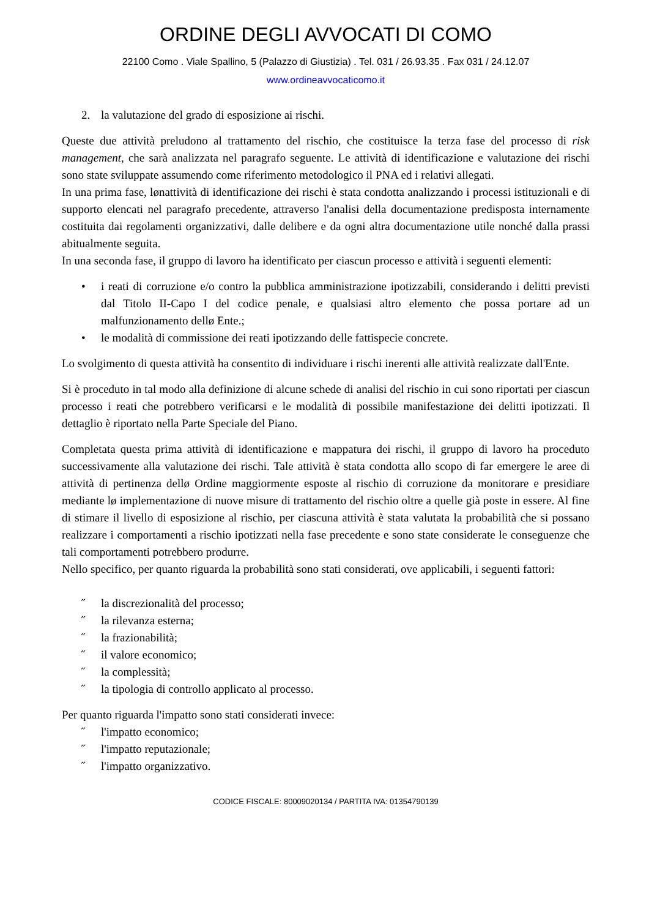ORDINE DEGLI AVVOCATI DI COMO
22100 Como . Viale Spallino, 5 (Palazzo di Giustizia) . Tel. 031 / 26.93.35 . Fax 031 / 24.12.07
www.ordineavvocaticomo.it
2. la valutazione del grado di esposizione ai rischi.
Queste due attività preludono al trattamento del rischio, che costituisce la terza fase del processo di risk management, che sarà analizzata nel paragrafo seguente. Le attività di identificazione e valutazione dei rischi sono state sviluppate assumendo come riferimento metodologico il PNA ed i relativi allegati.
In una prima fase, lønattività di identificazione dei rischi è stata condotta analizzando i processi istituzionali e di supporto elencati nel paragrafo precedente, attraverso l'analisi della documentazione predisposta internamente costituita dai regolamenti organizzativi, dalle delibere e da ogni altra documentazione utile nonché dalla prassi abitualmente seguita.
In una seconda fase, il gruppo di lavoro ha identificato per ciascun processo e attività i seguenti elementi:
• i reati di corruzione e/o contro la pubblica amministrazione ipotizzabili, considerando i delitti previsti dal Titolo II-Capo I del codice penale, e qualsiasi altro elemento che possa portare ad un malfunzionamento dellø Ente.;
• le modalità di commissione dei reati ipotizzando delle fattispecie concrete.
Lo svolgimento di questa attività ha consentito di individuare i rischi inerenti alle attività realizzate dall'Ente.
Si è proceduto in tal modo alla definizione di alcune schede di analisi del rischio in cui sono riportati per ciascun processo i reati che potrebbero verificarsi e le modalità di possibile manifestazione dei delitti ipotizzati. Il dettaglio è riportato nella Parte Speciale del Piano.
Completata questa prima attività di identificazione e mappatura dei rischi, il gruppo di lavoro ha proceduto successivamente alla valutazione dei rischi. Tale attività è stata condotta allo scopo di far emergere le aree di attività di pertinenza dellø Ordine maggiormente esposte al rischio di corruzione da monitorare e presidiare mediante lø implementazione di nuove misure di trattamento del rischio oltre a quelle già poste in essere. Al fine di stimare il livello di esposizione al rischio, per ciascuna attività è stata valutata la probabilità che si possano realizzare i comportamenti a rischio ipotizzati nella fase precedente e sono state considerate le conseguenze che tali comportamenti potrebbero produrre.
Nello specifico, per quanto riguarda la probabilità sono stati considerati, ove applicabili, i seguenti fattori:
˝ la discrezionalità del processo;
˝ la rilevanza esterna;
˝ la frazionabilità;
˝ il valore economico;
˝ la complessità;
˝ la tipologia di controllo applicato al processo.
Per quanto riguarda l'impatto sono stati considerati invece:
˝ l'impatto economico;
˝ l'impatto reputazionale;
˝ l'impatto organizzativo.
CODICE FISCALE: 80009020134 / PARTITA IVA: 01354790139